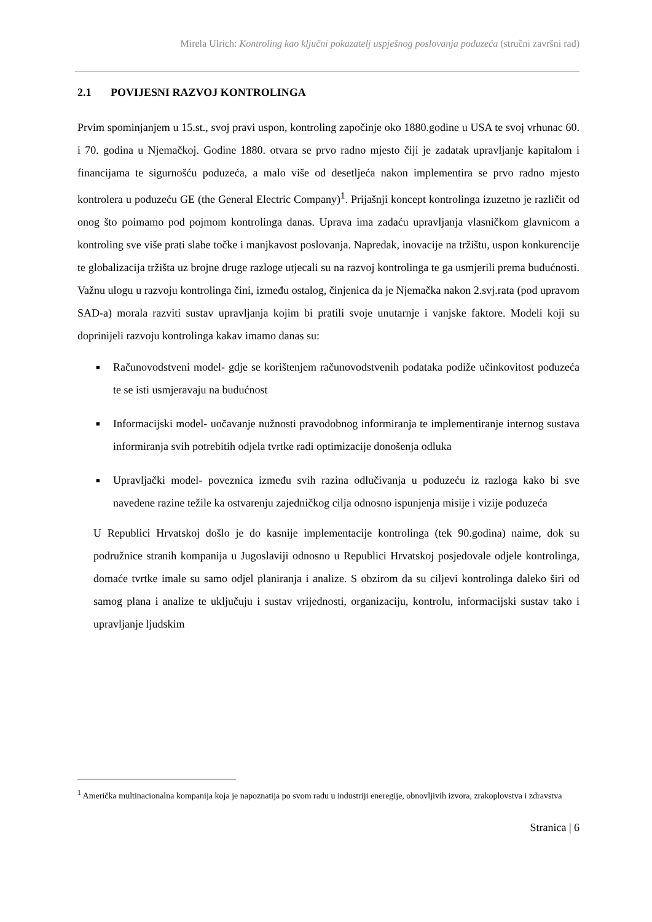Mirela Ulrich: Kontroling kao ključni pokazatelj uspješnog poslovanja poduzeća (stručni završni rad)
2.1 POVIJESNI RAZVOJ KONTROLINGA
Prvim spominjanjem u 15.st., svoj pravi uspon, kontroling započinje oko 1880.godine u USA te svoj vrhunac 60. i 70. godina u Njemačkoj. Godine 1880. otvara se prvo radno mjesto čiji je zadatak upravljanje kapitalom i financijama te sigurnošću poduzeća, a malo više od desetljeća nakon implementira se prvo radno mjesto kontrolera u poduzeću GE (the General Electric Company)<sup>1</sup>. Prijašnji koncept kontrolinga izuzetno je različit od onog što poimamo pod pojmom kontrolinga danas. Uprava ima zadaću upravljanja vlasničkom glavnicom a kontroling sve više prati slabe točke i manjkavost poslovanja. Napredak, inovacije na tržištu, uspon konkurencije te globalizacija tržišta uz brojne druge razloge utjecali su na razvoj kontrolinga te ga usmjerili prema budućnosti. Važnu ulogu u razvoju kontrolinga čini, između ostalog, činjenica da je Njemačka nakon 2.svj.rata (pod upravom SAD-a) morala razviti sustav upravljanja kojim bi pratili svoje unutarnje i vanjske faktore. Modeli koji su doprinijeli razvoju kontrolinga kakav imamo danas su:
■ Računovodstveni model- gdje se korištenjem računovodstvenih podataka podiže učinkovitost poduzeća te se isti usmjeravaju na budućnost
■ Informacijski model- uočavanje nužnosti pravodobnog informiranja te implementiranje internog sustava informiranja svih potrebitih odjela tvrtke radi optimizacije donošenja odluka
■ Upravljački model- poveznica između svih razina odlučivanja u poduzeću iz razloga kako bi sve navedene razine težile ka ostvarenju zajedničkog cilja odnosno ispunjenja misije i vizije poduzeća
U Republici Hrvatskoj došlo je do kasnije implementacije kontrolinga (tek 90.godina) naime, dok su podružnice stranih kompanija u Jugoslaviji odnosno u Republici Hrvatskoj posjedovale odjele kontrolinga, domaće tvrtke imale su samo odjel planiranja i analize. S obzirom da su ciljevi kontrolinga daleko širi od samog plana i analize te uključuju i sustav vrijednosti, organizaciju, kontrolu, informacijski sustav tako i upravljanje ljudskim
<sup>1</sup> Američka multinacionalna kompanija koja je napoznatija po svom radu u industriji eneregije, obnovljivih izvora, zrakoplovstva i zdravstva
Stranica | 6